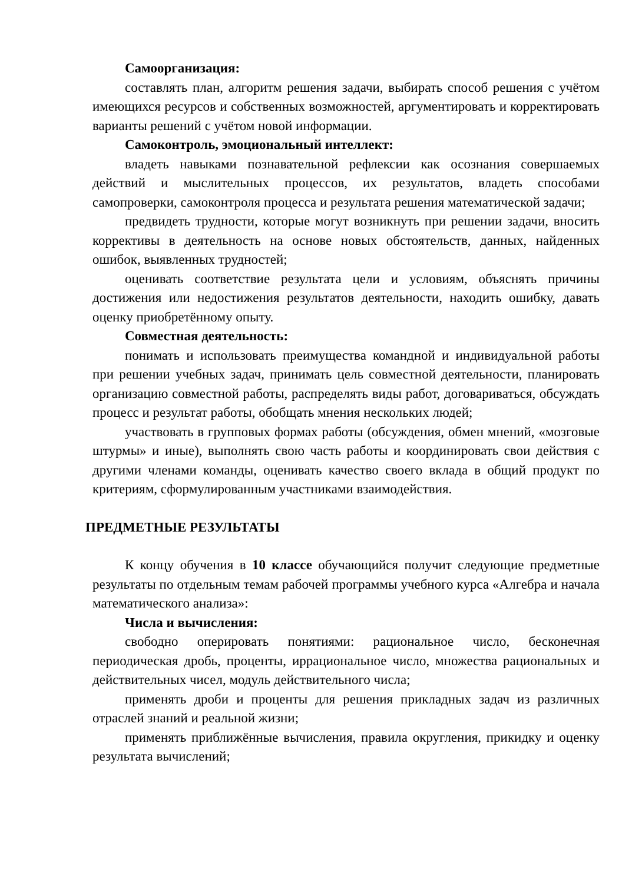Самоорганизация:
составлять план, алгоритм решения задачи, выбирать способ решения с учётом имеющихся ресурсов и собственных возможностей, аргументировать и корректировать варианты решений с учётом новой информации.
Самоконтроль, эмоциональный интеллект:
владеть навыками познавательной рефлексии как осознания совершаемых действий и мыслительных процессов, их результатов, владеть способами самопроверки, самоконтроля процесса и результата решения математической задачи;
предвидеть трудности, которые могут возникнуть при решении задачи, вносить коррективы в деятельность на основе новых обстоятельств, данных, найденных ошибок, выявленных трудностей;
оценивать соответствие результата цели и условиям, объяснять причины достижения или недостижения результатов деятельности, находить ошибку, давать оценку приобретённому опыту.
Совместная деятельность:
понимать и использовать преимущества командной и индивидуальной работы при решении учебных задач, принимать цель совместной деятельности, планировать организацию совместной работы, распределять виды работ, договариваться, обсуждать процесс и результат работы, обобщать мнения нескольких людей;
участвовать в групповых формах работы (обсуждения, обмен мнений, «мозговые штурмы» и иные), выполнять свою часть работы и координировать свои действия с другими членами команды, оценивать качество своего вклада в общий продукт по критериям, сформулированным участниками взаимодействия.
ПРЕДМЕТНЫЕ РЕЗУЛЬТАТЫ
К концу обучения в 10 классе обучающийся получит следующие предметные результаты по отдельным темам рабочей программы учебного курса «Алгебра и начала математического анализа»:
Числа и вычисления:
свободно оперировать понятиями: рациональное число, бесконечная периодическая дробь, проценты, иррациональное число, множества рациональных и действительных чисел, модуль действительного числа;
применять дроби и проценты для решения прикладных задач из различных отраслей знаний и реальной жизни;
применять приближённые вычисления, правила округления, прикидку и оценку результата вычислений;